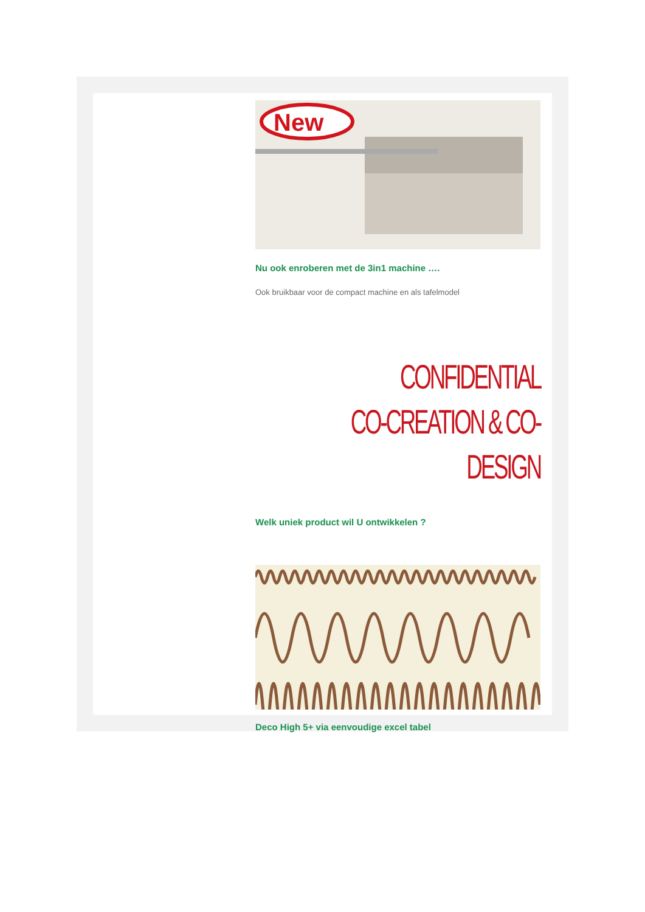New
Nu ook enroberen met de 3in1 machine ….
Ook bruikbaar voor de compact machine en als tafelmodel
CONFIDENTIAL
CO-CREATION & CO-DESIGN
Welk uniek product wil U ontwikkelen ?
Deco High 5+ via eenvoudige excel tabel